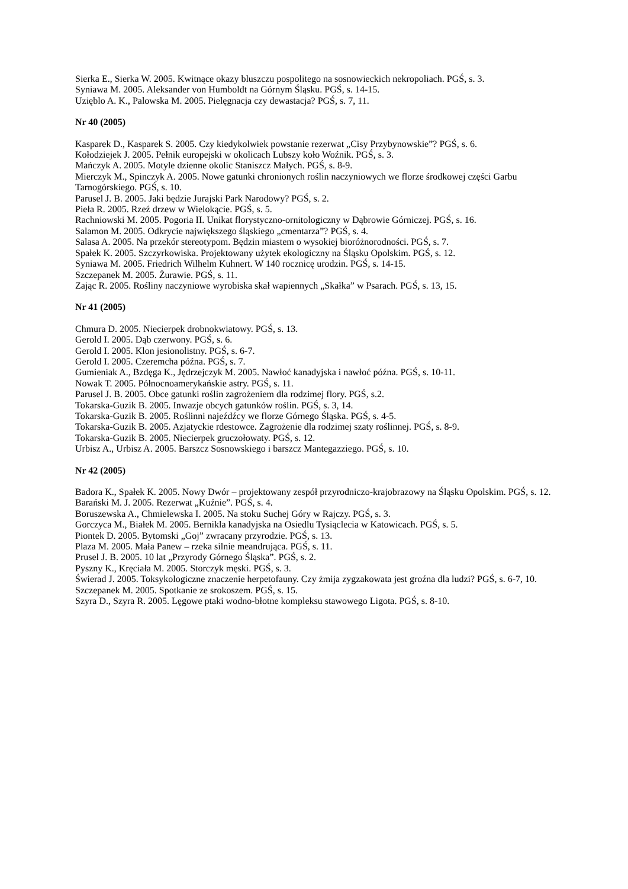Sierka E., Sierka W. 2005. Kwitnące okazy bluszczu pospolitego na sosnowieckich nekropoliach. PGŚ, s. 3.
Syniawa M. 2005. Aleksander von Humboldt na Górnym Śląsku. PGŚ, s. 14-15.
Uzięblo A. K., Palowska M. 2005. Pielęgnacja czy dewastacja? PGŚ, s. 7, 11.
Nr 40 (2005)
Kasparek D., Kasparek S. 2005. Czy kiedykolwiek powstanie rezerwat „Cisy Przybynowskie”? PGŚ, s. 6.
Kołodziejek J. 2005. Pełnik europejski w okolicach Lubszy koło Woźnik. PGŚ, s. 3.
Mańczyk A. 2005. Motyle dzienne okolic Staniszcz Małych. PGŚ, s. 8-9.
Mierczyk M., Spinczyk A. 2005. Nowe gatunki chronionych roślin naczyniowych we florze środkowej części Garbu Tarnogórskiego. PGŚ, s. 10.
Parusel J. B. 2005. Jaki będzie Jurajski Park Narodowy? PGŚ, s. 2.
Pieła R. 2005. Rzeź drzew w Wielokącie. PGŚ, s. 5.
Rachniowski M. 2005. Pogoria II. Unikat florystyczno-ornitologiczny w Dąbrowie Górniczej. PGŚ, s. 16.
Salamon M. 2005. Odkrycie największego śląskiego „cmentarza”? PGŚ, s. 4.
Salasa A. 2005. Na przekór stereotypom. Będzin miastem o wysokiej bioróżnorodności. PGŚ, s. 7.
Spałek K. 2005. Szczyrkowiska. Projektowany użytek ekologiczny na Śląsku Opolskim. PGŚ, s. 12.
Syniawa M. 2005. Friedrich Wilhelm Kuhnert. W 140 rocznicę urodzin. PGŚ, s. 14-15.
Szczepanek M. 2005. Żurawie. PGŚ, s. 11.
Zając R. 2005. Rośliny naczyniowe wyrobiska skał wapiennych „Skałka” w Psarach. PGŚ, s. 13, 15.
Nr 41 (2005)
Chmura D. 2005. Niecierpek drobnokwiatowy. PGŚ, s. 13.
Gerold I. 2005. Dąb czerwony. PGŚ, s. 6.
Gerold I. 2005. Klon jesionolistny. PGŚ, s. 6-7.
Gerold I. 2005. Czeremcha późna. PGŚ, s. 7.
Gumieniak A., Bzdęga K., Jędrzejczyk M. 2005. Nawłoć kanadyjska i nawłoć późna. PGŚ, s. 10-11.
Nowak T. 2005. Północnoamerykańskie astry. PGŚ, s. 11.
Parusel J. B. 2005. Obce gatunki roślin zagrożeniem dla rodzimej flory. PGŚ, s.2.
Tokarska-Guzik B. 2005. Inwazje obcych gatunków roślin. PGŚ, s. 3, 14.
Tokarska-Guzik B. 2005. Roślinni najeźdźcy we florze Górnego Śląska. PGŚ, s. 4-5.
Tokarska-Guzik B. 2005. Azjatyckie rdestowce. Zagrożenie dla rodzimej szaty roślinnej. PGŚ, s. 8-9.
Tokarska-Guzik B. 2005. Niecierpek gruczołowaty. PGŚ, s. 12.
Urbisz A., Urbisz A. 2005. Barszcz Sosnowskiego i barszcz Mantegazziego. PGŚ, s. 10.
Nr 42 (2005)
Badora K., Spałek K. 2005. Nowy Dwór – projektowany zespół przyrodniczo-krajobrazowy na Śląsku Opolskim. PGŚ, s. 12.
Barański M. J. 2005. Rezerwat „Kuźnie”. PGŚ, s. 4.
Boruszewska A., Chmielewska I. 2005. Na stoku Suchej Góry w Rajczy. PGŚ, s. 3.
Gorczyca M., Białek M. 2005. Bernikla kanadyjska na Osiedlu Tysiąclecia w Katowicach. PGŚ, s. 5.
Piontek D. 2005. Bytomski „Goj” zwracany przyrodzie. PGŚ, s. 13.
Plaza M. 2005. Mała Panew – rzeka silnie meandrująca. PGŚ, s. 11.
Prusel J. B. 2005. 10 lat „Przyrody Górnego Śląska”. PGŚ, s. 2.
Pyszny K., Kręciała M. 2005. Storczyk męski. PGŚ, s. 3.
Świerad J. 2005. Toksykologiczne znaczenie herpetofauny. Czy żmija zygzakowata jest groźna dla ludzi? PGŚ, s. 6-7, 10.
Szczepanek M. 2005. Spotkanie ze srokoszem. PGŚ, s. 15.
Szyra D., Szyra R. 2005. Lęgowe ptaki wodno-błotne kompleksu stawowego Ligota. PGŚ, s. 8-10.